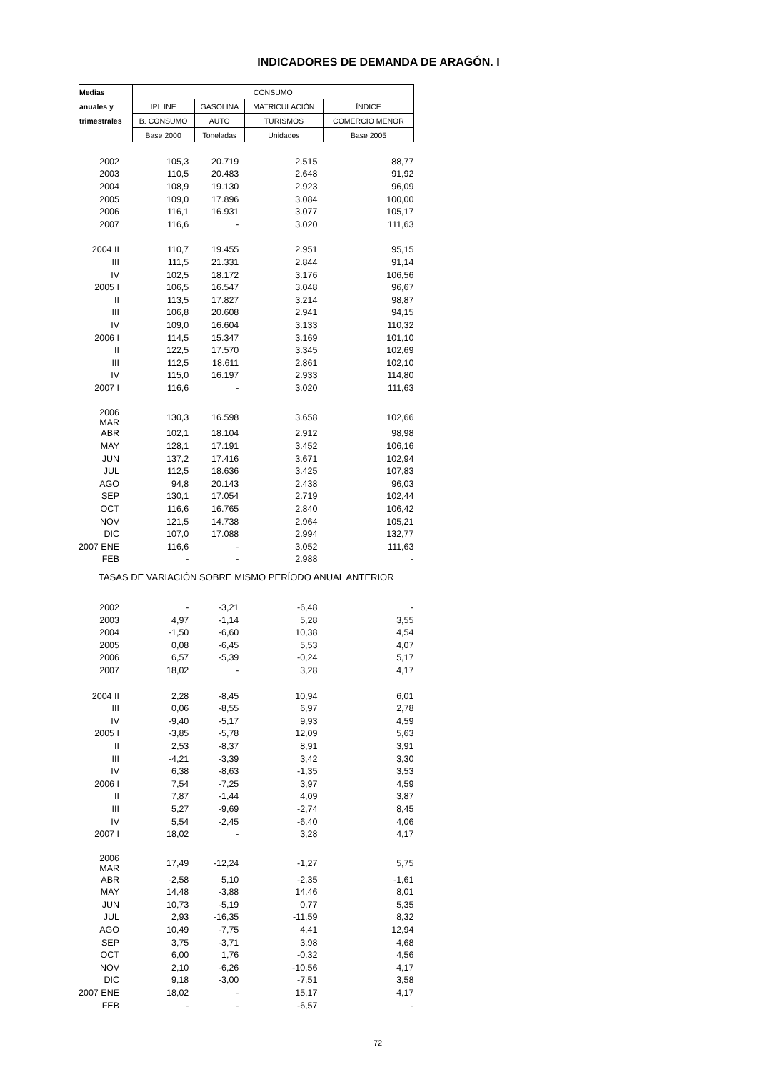INDICADORES DE DEMANDA DE ARAGÓN. I
| Medias | CONSUMO | | | |
| --- | --- | --- | --- | --- |
| anuales y | IPI. INE | GASOLINA | MATRICULACIÓN | ÍNDICE |
| trimestrales | B. CONSUMO | AUTO | TURISMOS | COMERCIO MENOR |
| | Base 2000 | Toneladas | Unidades | Base 2005 |
| 2002 | 105,3 | 20.719 | 2.515 | 88,77 |
| 2003 | 110,5 | 20.483 | 2.648 | 91,92 |
| 2004 | 108,9 | 19.130 | 2.923 | 96,09 |
| 2005 | 109,0 | 17.896 | 3.084 | 100,00 |
| 2006 | 116,1 | 16.931 | 3.077 | 105,17 |
| 2007 | 116,6 | - | 3.020 | 111,63 |
| 2004 II | 110,7 | 19.455 | 2.951 | 95,15 |
| III | 111,5 | 21.331 | 2.844 | 91,14 |
| IV | 102,5 | 18.172 | 3.176 | 106,56 |
| 2005 I | 106,5 | 16.547 | 3.048 | 96,67 |
| II | 113,5 | 17.827 | 3.214 | 98,87 |
| III | 106,8 | 20.608 | 2.941 | 94,15 |
| IV | 109,0 | 16.604 | 3.133 | 110,32 |
| 2006 I | 114,5 | 15.347 | 3.169 | 101,10 |
| II | 122,5 | 17.570 | 3.345 | 102,69 |
| III | 112,5 | 18.611 | 2.861 | 102,10 |
| IV | 115,0 | 16.197 | 2.933 | 114,80 |
| 2007 I | 116,6 | - | 3.020 | 111,63 |
| 2006 MAR | 130,3 | 16.598 | 3.658 | 102,66 |
| ABR | 102,1 | 18.104 | 2.912 | 98,98 |
| MAY | 128,1 | 17.191 | 3.452 | 106,16 |
| JUN | 137,2 | 17.416 | 3.671 | 102,94 |
| JUL | 112,5 | 18.636 | 3.425 | 107,83 |
| AGO | 94,8 | 20.143 | 2.438 | 96,03 |
| SEP | 130,1 | 17.054 | 2.719 | 102,44 |
| OCT | 116,6 | 16.765 | 2.840 | 106,42 |
| NOV | 121,5 | 14.738 | 2.964 | 105,21 |
| DIC | 107,0 | 17.088 | 2.994 | 132,77 |
| 2007 ENE | 116,6 | - | 3.052 | 111,63 |
| FEB | - | - | 2.988 | - |
| TASAS DE VARIACIÓN SOBRE MISMO PERÍODO ANUAL ANTERIOR | | | | |
| 2002 | - | -3,21 | -6,48 | - |
| 2003 | 4,97 | -1,14 | 5,28 | 3,55 |
| 2004 | -1,50 | -6,60 | 10,38 | 4,54 |
| 2005 | 0,08 | -6,45 | 5,53 | 4,07 |
| 2006 | 6,57 | -5,39 | -0,24 | 5,17 |
| 2007 | 18,02 | - | 3,28 | 4,17 |
| 2004 II | 2,28 | -8,45 | 10,94 | 6,01 |
| III | 0,06 | -8,55 | 6,97 | 2,78 |
| IV | -9,40 | -5,17 | 9,93 | 4,59 |
| 2005 I | -3,85 | -5,78 | 12,09 | 5,63 |
| II | 2,53 | -8,37 | 8,91 | 3,91 |
| III | -4,21 | -3,39 | 3,42 | 3,30 |
| IV | 6,38 | -8,63 | -1,35 | 3,53 |
| 2006 I | 7,54 | -7,25 | 3,97 | 4,59 |
| II | 7,87 | -1,44 | 4,09 | 3,87 |
| III | 5,27 | -9,69 | -2,74 | 8,45 |
| IV | 5,54 | -2,45 | -6,40 | 4,06 |
| 2007 I | 18,02 | - | 3,28 | 4,17 |
| 2006 MAR | 17,49 | -12,24 | -1,27 | 5,75 |
| ABR | -2,58 | 5,10 | -2,35 | -1,61 |
| MAY | 14,48 | -3,88 | 14,46 | 8,01 |
| JUN | 10,73 | -5,19 | 0,77 | 5,35 |
| JUL | 2,93 | -16,35 | -11,59 | 8,32 |
| AGO | 10,49 | -7,75 | 4,41 | 12,94 |
| SEP | 3,75 | -3,71 | 3,98 | 4,68 |
| OCT | 6,00 | 1,76 | -0,32 | 4,56 |
| NOV | 2,10 | -6,26 | -10,56 | 4,17 |
| DIC | 9,18 | -3,00 | -7,51 | 3,58 |
| 2007 ENE | 18,02 | - | 15,17 | 4,17 |
| FEB | - | - | -6,57 | - |
72